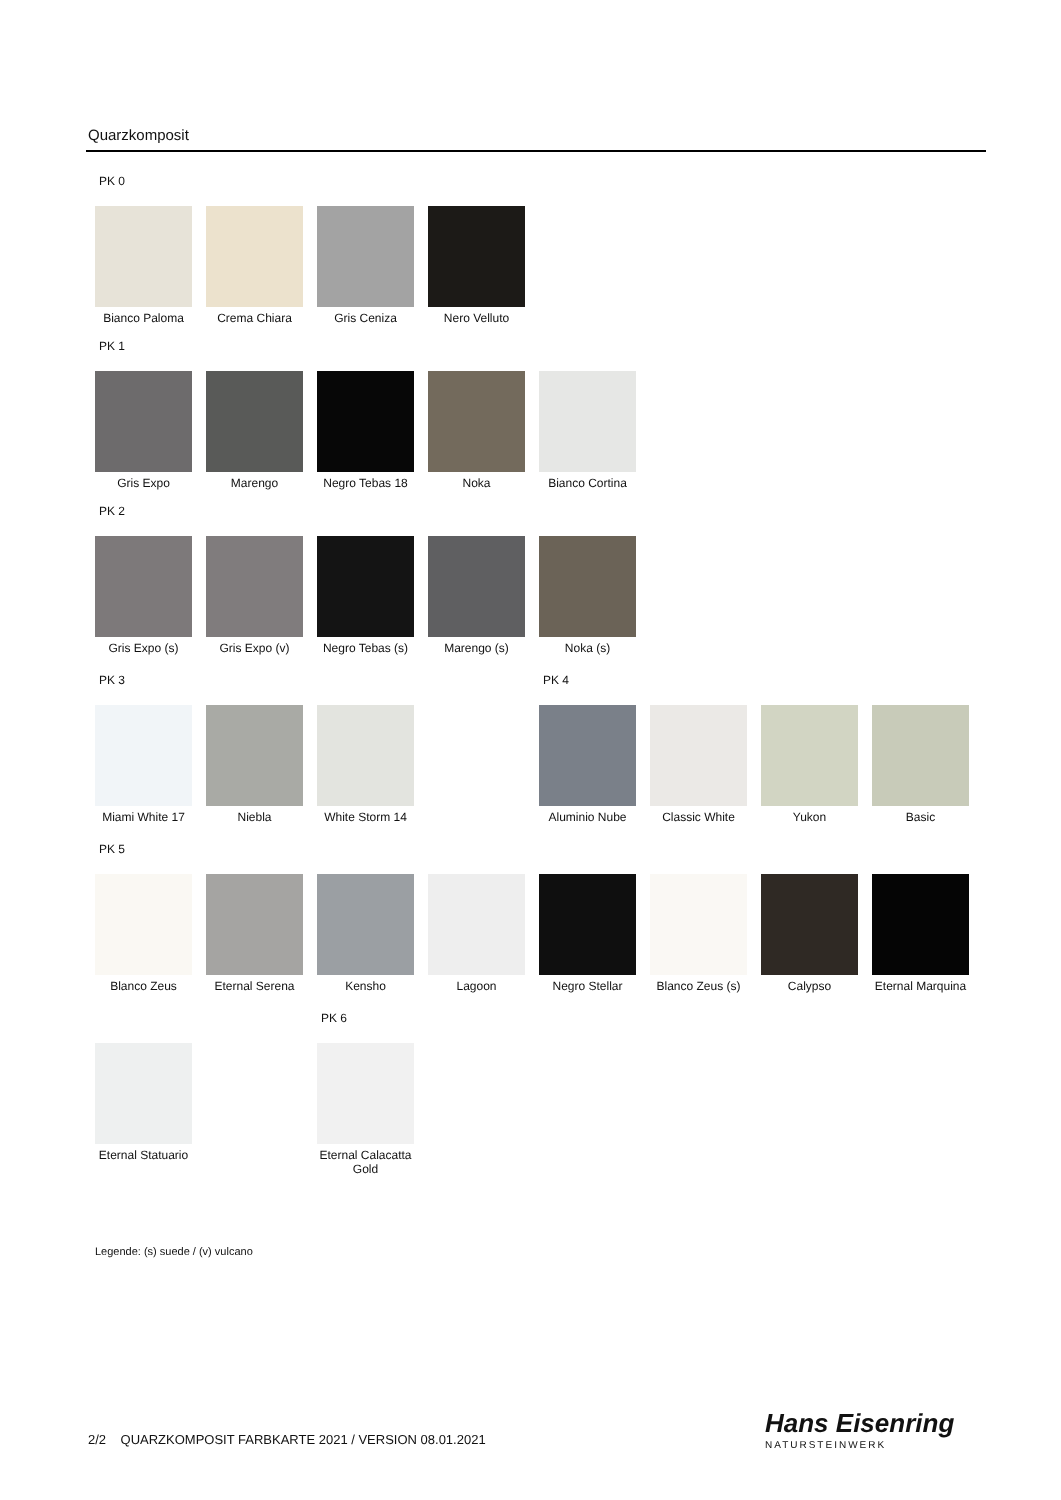Quarzkomposit
PK 0
Bianco Paloma Crema Chiara Gris Ceniza Nero Velluto
PK 1
Gris Expo Marengo Negro Tebas 18
Noka Bianco Cortina
PK 2
Gris Expo (s) Gris Expo (v) Negro Tebas (s)
Marengo (s) Noka (s)
PK 3
Miami White 17
Niebla White Storm 14
PK 4
Aluminio Nube Classic White Yukon Basic
PK 5
Blanco Zeus Eternal Serena
Kensho Lagoon Negro Stellar Blanco Zeus (s)
Calypso Eternal Marquina
Eternal Statuario
PK 6
Eternal Calacatta Gold
Legende: (s) suede / (v) vulcano
2/2 QUARZKOMPOSIT FARBKARTE 2021 / VERSION 08.01.2021
Hans Eisenring
NATURSTEINWERK